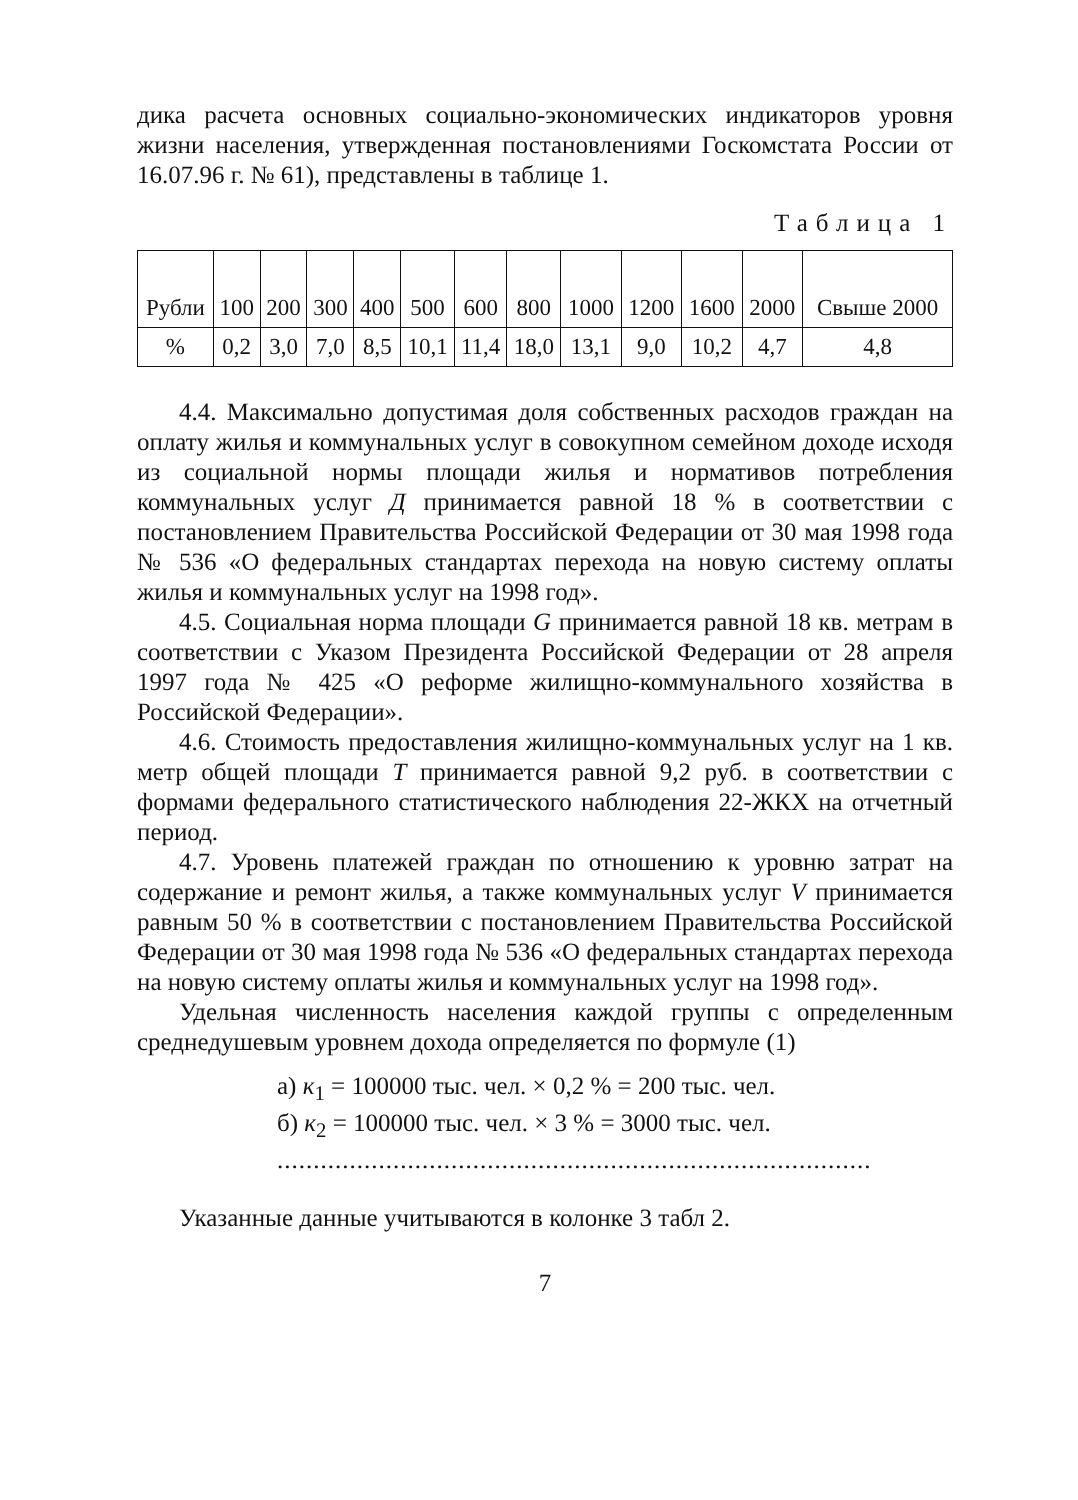дика расчета основных социально-экономических индикаторов уровня жизни населения, утвержденная постановлениями Госкомстата России от 16.07.96 г. № 61), представлены в таблице 1.
Таблица 1
| Рубли | 100 | 200 | 300 | 400 | 500 | 600 | 800 | 1000 | 1200 | 1600 | 2000 | Свыше 2000 |
| % | 0,2 | 3,0 | 7,0 | 8,5 | 10,1 | 11,4 | 18,0 | 13,1 | 9,0 | 10,2 | 4,7 | 4,8 |
4.4. Максимально допустимая доля собственных расходов граждан на оплату жилья и коммунальных услуг в совокупном семейном доходе исходя из социальной нормы площади жилья и нормативов потребления коммунальных услуг Д принимается равной 18 % в соответствии с постановлением Правительства Российской Федерации от 30 мая 1998 года № 536 «О федеральных стандартах перехода на новую систему оплаты жилья и коммунальных услуг на 1998 год».
4.5. Социальная норма площади G принимается равной 18 кв. метрам в соответствии с Указом Президента Российской Федерации от 28 апреля 1997 года № 425 «О реформе жилищно-коммунального хозяйства в Российской Федерации».
4.6. Стоимость предоставления жилищно-коммунальных услуг на 1 кв. метр общей площади T принимается равной 9,2 руб. в соответствии с формами федерального статистического наблюдения 22-ЖКХ на отчетный период.
4.7. Уровень платежей граждан по отношению к уровню затрат на содержание и ремонт жилья, а также коммунальных услуг V принимается равным 50 % в соответствии с постановлением Правительства Российской Федерации от 30 мая 1998 года № 536 «О федеральных стандартах перехода на новую систему оплаты жилья и коммунальных услуг на 1998 год».
Удельная численность населения каждой группы с определенным среднедушевым уровнем дохода определяется по формуле (1)
а) к<sub>1</sub> = 100000 тыс. чел. × 0,2 % = 200 тыс. чел.
б) к<sub>2</sub> = 100000 тыс. чел. × 3 % = 3000 тыс. чел.
..................................................................................
Указанные данные учитываются в колонке 3 табл 2.
7